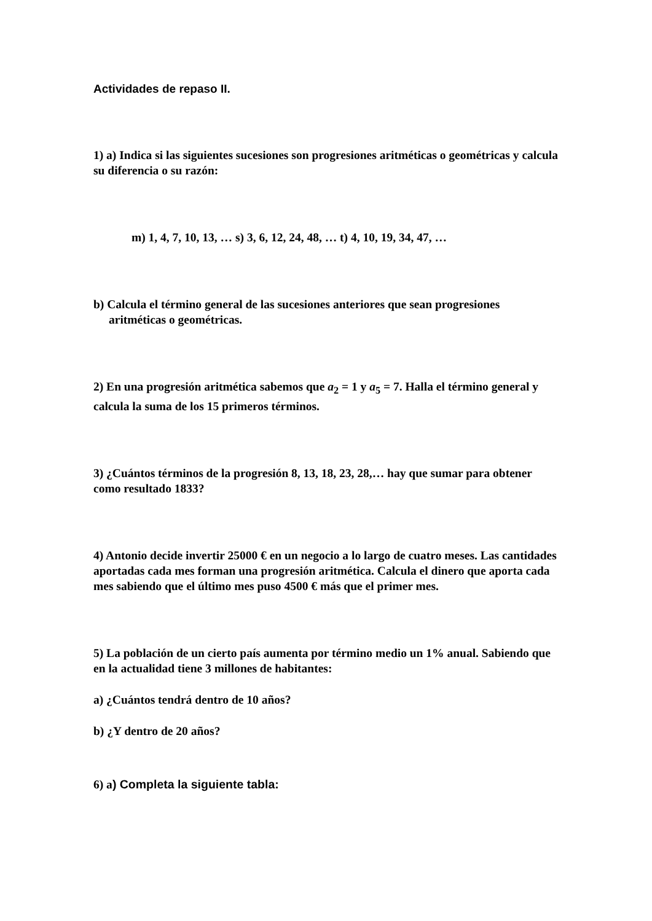Actividades de repaso II.
1) a) Indica si las siguientes sucesiones son progresiones aritméticas o geométricas y calcula su diferencia o su razón:
m) 1, 4, 7, 10, 13, … s) 3, 6, 12, 24, 48, … t) 4, 10, 19, 34, 47, …
b) Calcula el término general de las sucesiones anteriores que sean progresiones aritméticas o geométricas.
2) En una progresión aritmética sabemos que a<sub>2</sub> = 1 y a<sub>5</sub> = 7. Halla el término general y calcula la suma de los 15 primeros términos.
3) ¿Cuántos términos de la progresión 8, 13, 18, 23, 28,… hay que sumar para obtener como resultado 1833?
4) Antonio decide invertir 25000 € en un negocio a lo largo de cuatro meses. Las cantidades aportadas cada mes forman una progresión aritmética. Calcula el dinero que aporta cada mes sabiendo que el último mes puso 4500 € más que el primer mes.
5) La población de un cierto país aumenta por término medio un 1% anual. Sabiendo que en la actualidad tiene 3 millones de habitantes:
a) ¿Cuántos tendrá dentro de 10 años?
b) ¿Y dentro de 20 años?
6) a) Completa la siguiente tabla: